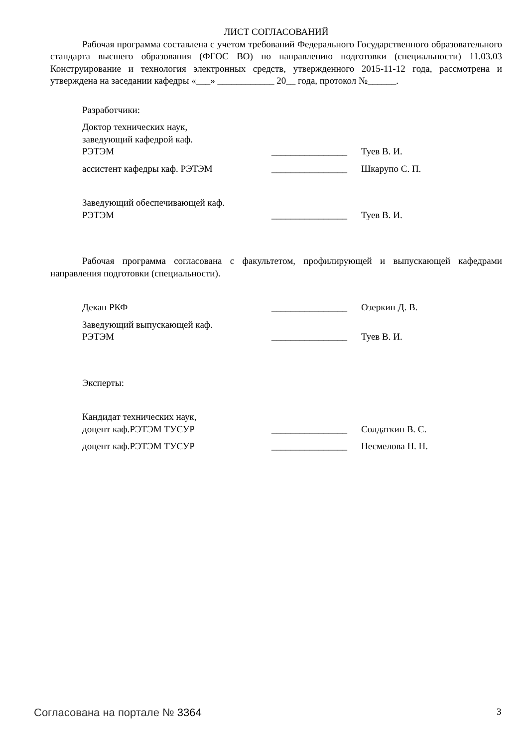ЛИСТ СОГЛАСОВАНИЙ
Рабочая программа составлена с учетом требований Федерального Государственного образовательного стандарта высшего образования (ФГОС ВО) по направлению подготовки (специальности) 11.03.03 Конструирование и технология электронных средств, утвержденного 2015-11-12 года, рассмотрена и утверждена на заседании кафедры «___» ____________ 20__ года, протокол №______.
Разработчики:
| Доктор технических наук, заведующий кафедрой каф. РЭТЭМ | ________________ | Туев В. И. |
| ассистент кафедры каф. РЭТЭМ | ________________ | Шкарупо С. П. |
| Заведующий обеспечивающей каф. РЭТЭМ | ________________ | Туев В. И. |
Рабочая программа согласована с факультетом, профилирующей и выпускающей кафедрами направления подготовки (специальности).
| Декан РКФ | ________________ | Озеркин Д. В. |
| Заведующий выпускающей каф. РЭТЭМ | ________________ | Туев В. И. |
Эксперты:
| Кандидат технических наук, доцент каф.РЭТЭМ ТУСУР | ________________ | Солдаткин В. С. |
| доцент каф.РЭТЭМ ТУСУР | ________________ | Несмелова Н. Н. |
Согласована на портале № 3364 3